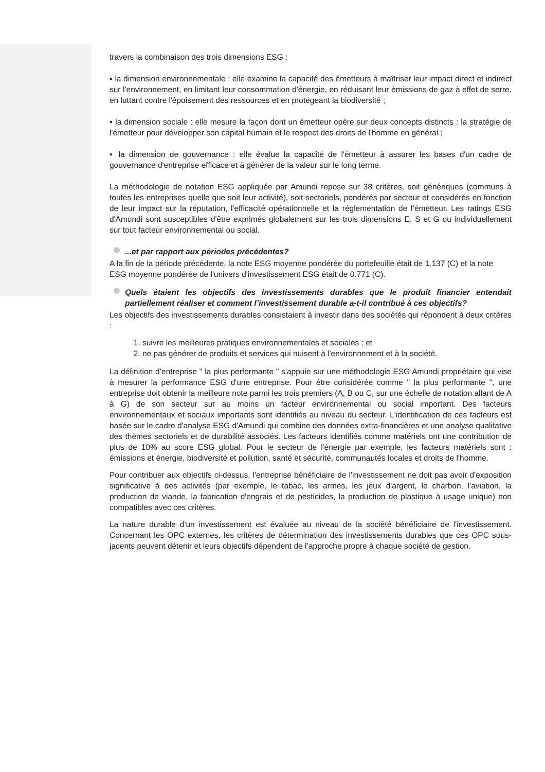travers la combinaison des trois dimensions ESG :
▪ la dimension environnementale : elle examine la capacité des émetteurs à maîtriser leur impact direct et indirect sur l'environnement, en limitant leur consommation d'énergie, en réduisant leur émissions de gaz à effet de serre, en luttant contre l'épuisement des ressources et en protégeant la biodiversité ;
▪ la dimension sociale : elle mesure la façon dont un émetteur opère sur deux concepts distincts : la stratégie de l'émetteur pour développer son capital humain et le respect des droits de l'homme en général ;
▪ la dimension de gouvernance : elle évalue la capacité de l'émetteur à assurer les bases d'un cadre de gouvernance d'entreprise efficace et à générer de la valeur sur le long terme.
La méthodologie de notation ESG appliquée par Amundi repose sur 38 critères, soit génériques (communs à toutes les entreprises quelle que soit leur activité), soit sectoriels, pondérés par secteur et considérés en fonction de leur impact sur la réputation, l'efficacité opérationnelle et la réglementation de l’émetteur. Les ratings ESG d'Amundi sont susceptibles d'être exprimés globalement sur les trois dimensions E, S et G ou individuellement sur tout facteur environnemental ou social.
...et par rapport aux périodes précédentes?
A la fin de la période précédente, la note ESG moyenne pondérée du portefeuille était de 1.137 (C) et la note ESG moyenne pondérée de l'univers d'investissement ESG était de 0.771 (C).
Quels étaient les objectifs des investissements durables que le produit financier entendait partiellement réaliser et comment l’investissement durable a-t-il contribué à ces objectifs?
Les objectifs des investissements durables consistaient à investir dans des sociétés qui répondent à deux critères :
1. suivre les meilleures pratiques environnementales et sociales ; et
2. ne pas générer de produits et services qui nuisent à l'environnement et à la société.
La définition d’entreprise " la plus performante " s'appuie sur une méthodologie ESG Amundi propriétaire qui vise à mesurer la performance ESG d'une entreprise. Pour être considérée comme " la plus performante ", une entreprise doit obtenir la meilleure note parmi les trois premiers (A, B ou C, sur une échelle de notation allant de A à G) de son secteur sur au moins un facteur environnemental ou social important. Des facteurs environnementaux et sociaux importants sont identifiés au niveau du secteur. L'identification de ces facteurs est basée sur le cadre d'analyse ESG d'Amundi qui combine des données extra-financières et une analyse qualitative des thèmes sectoriels et de durabilité associés. Les facteurs identifiés comme matériels ont une contribution de plus de 10% au score ESG global. Pour le secteur de l'énergie par exemple, les facteurs matériels sont : émissions et énergie, biodiversité et pollution, santé et sécurité, communautés locales et droits de l'homme.
Pour contribuer aux objectifs ci-dessus, l'entreprise bénéficiaire de l'investissement ne doit pas avoir d'exposition significative à des activités (par exemple, le tabac, les armes, les jeux d'argent, le charbon, l'aviation, la production de viande, la fabrication d'engrais et de pesticides, la production de plastique à usage unique) non compatibles avec ces critères.
La nature durable d'un investissement est évaluée au niveau de la société bénéficiaire de l'investissement. Concernant les OPC externes, les critères de détermination des investissements durables que ces OPC sous-jacents peuvent détenir et leurs objectifs dépendent de l’approche propre à chaque société de gestion.